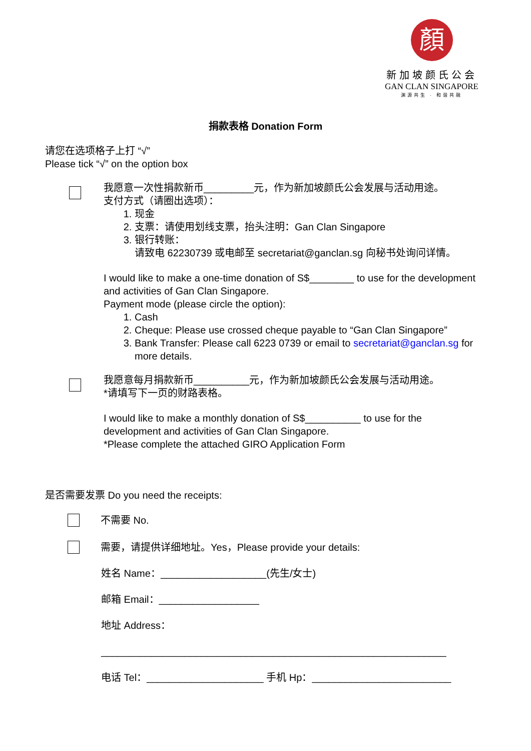顏
新加坡颜氏公会
GAN CLAN SINGAPORE
渊源共生 · 和谐共融
捐款表格 Donation Form
请您在选项格子上打 “√”
Please tick “√” on the option box
我愿意一次性捐款新币_________元，作为新加坡颜氏公会发展与活动用途。
支付方式（请圈出选项）：
1. 现金
2. 支票：请使用划线支票，抬头注明：Gan Clan Singapore
3. 银行转账：
请致电 62230739 或电邮至 secretariat@ganclan.sg 向秘书处询问详情。
I would like to make a one-time donation of S$________ to use for the development and activities of Gan Clan Singapore.
Payment mode (please circle the option):
1. Cash
2. Cheque: Please use crossed cheque payable to “Gan Clan Singapore”
3. Bank Transfer: Please call 6223 0739 or email to secretariat@ganclan.sg for more details.
我愿意每月捐款新币__________元，作为新加坡颜氏公会发展与活动用途。
*请填写下一页的财路表格。
I would like to make a monthly donation of S$__________ to use for the
development and activities of Gan Clan Singapore.
*Please complete the attached GIRO Application Form
是否需要发票 Do you need the receipts:
不需要 No.
需要，请提供详细地址。Yes，Please provide your details:
姓名 Name：___________________(先生/女士)
邮箱 Email：__________________
地址 Address：
______________________________________________________________
电话 Tel：_____________________ 手机 Hp：_________________________